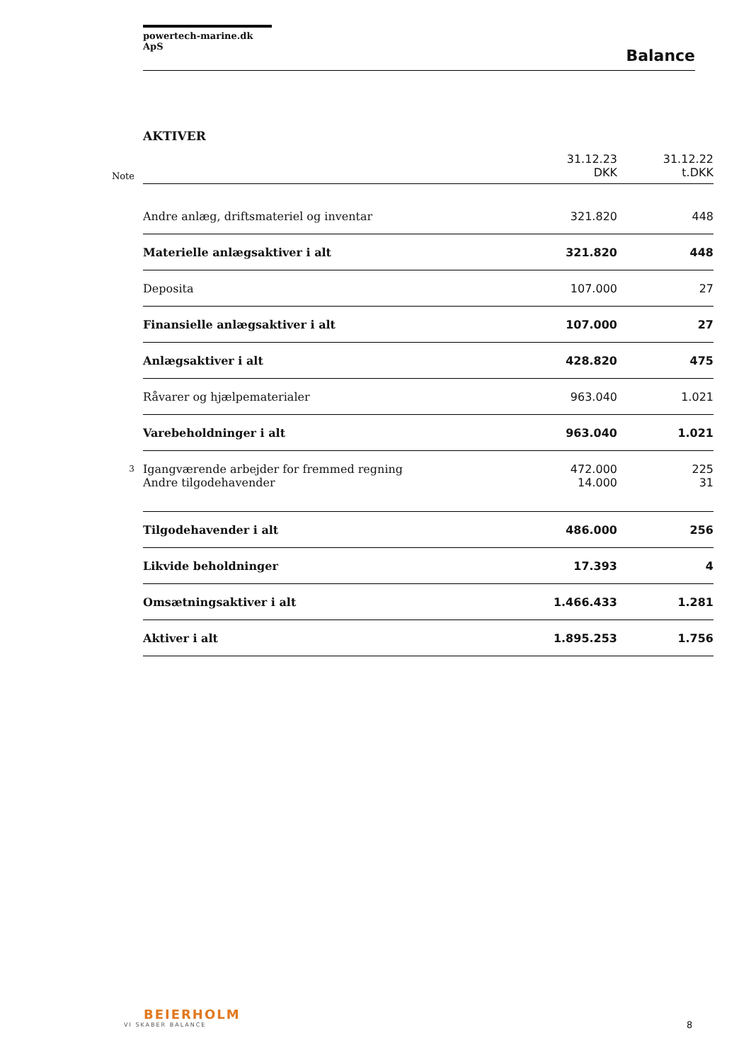powertech-marine.dk ApS
Balance
AKTIVER
| Note | | 31.12.23 DKK | 31.12.22 t.DKK |
| | Andre anlæg, driftsmateriel og inventar | 321.820 | 448 |
| | Materielle anlægsaktiver i alt | 321.820 | 448 |
| | Deposita | 107.000 | 27 |
| | Finansielle anlægsaktiver i alt | 107.000 | 27 |
| | Anlægsaktiver i alt | 428.820 | 475 |
| | Råvarer og hjælpematerialer | 963.040 | 1.021 |
| | Varebeholdninger i alt | 963.040 | 1.021 |
| 3 | Igangværende arbejder for fremmed regning | 472.000 | 225 |
| | Andre tilgodehavender | 14.000 | 31 |
| | Tilgodehavender i alt | 486.000 | 256 |
| | Likvide beholdninger | 17.393 | 4 |
| | Omsætningsaktiver i alt | 1.466.433 | 1.281 |
| | Aktiver i alt | 1.895.253 | 1.756 |
BEIERHOLM
VI SKABER BALANCE
8